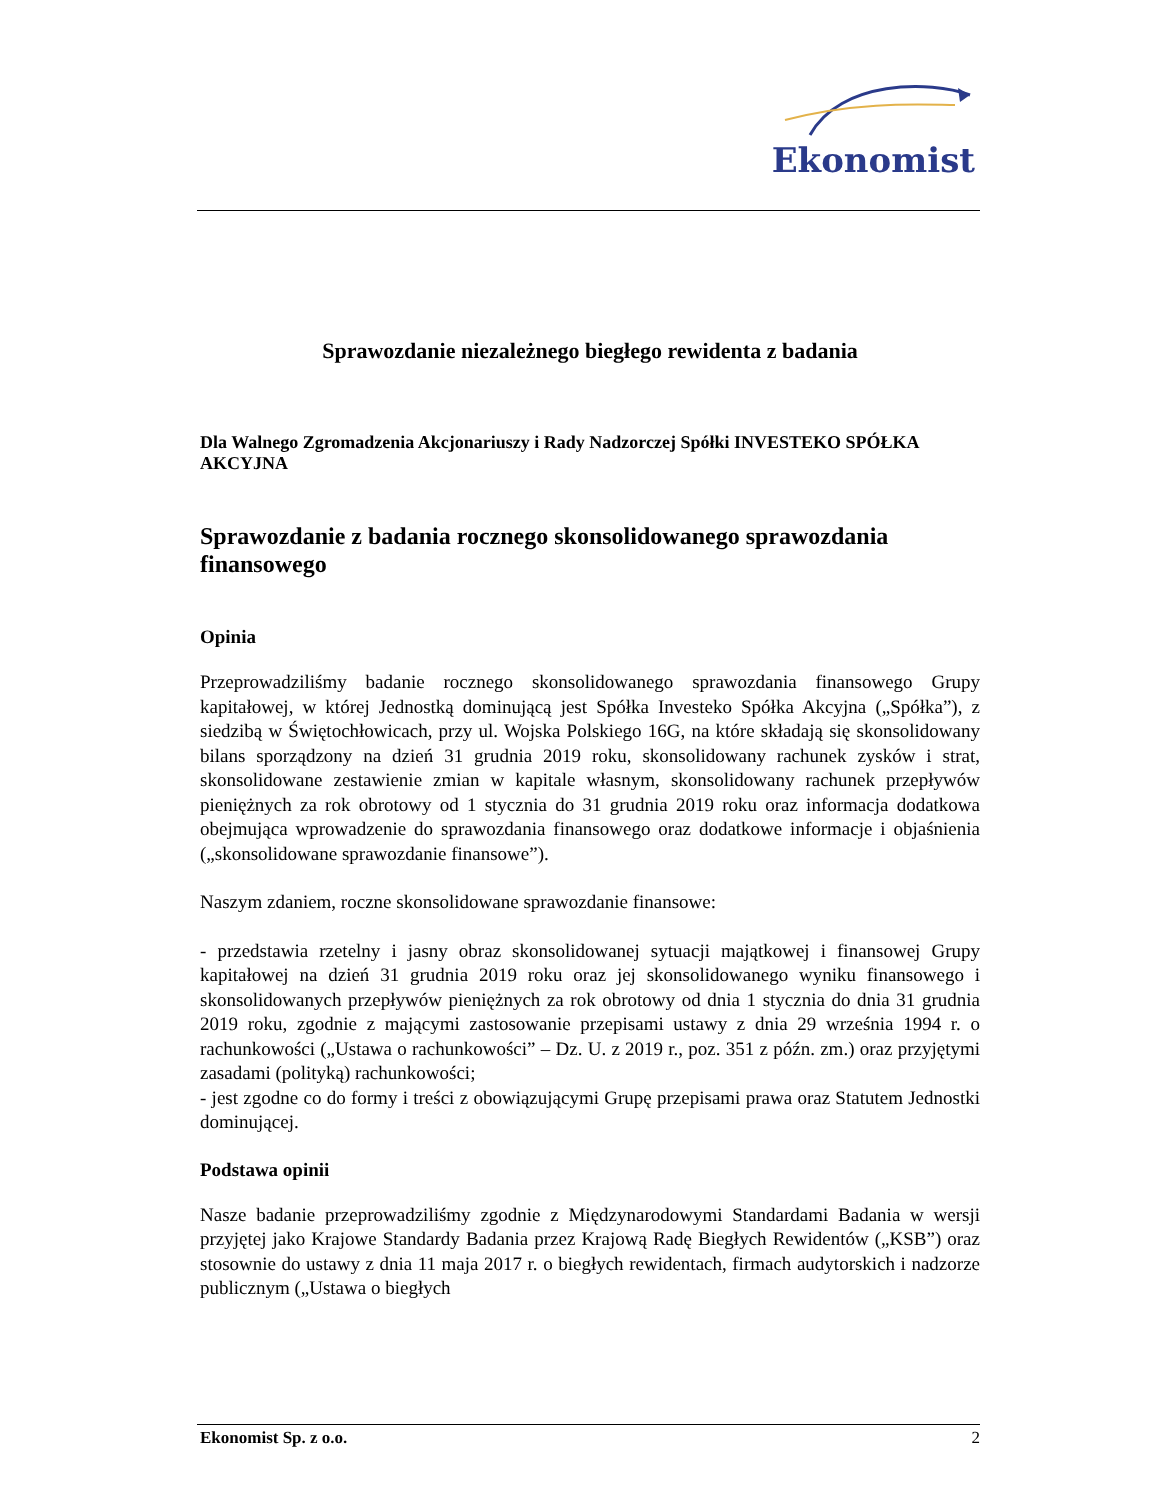Ekonomist
Sprawozdanie niezależnego biegłego rewidenta z badania
Dla Walnego Zgromadzenia Akcjonariuszy i Rady Nadzorczej Spółki INVESTEKO SPÓŁKA AKCYJNA
Sprawozdanie z badania rocznego skonsolidowanego sprawozdania finansowego
Opinia
Przeprowadziliśmy badanie rocznego skonsolidowanego sprawozdania finansowego Grupy kapitałowej, w której Jednostką dominującą jest Spółka Investeko Spółka Akcyjna („Spółka”), z siedzibą w Świętochłowicach, przy ul. Wojska Polskiego 16G, na które składają się skonsolidowany bilans sporządzony na dzień 31 grudnia 2019 roku, skonsolidowany rachunek zysków i strat, skonsolidowane zestawienie zmian w kapitale własnym, skonsolidowany rachunek przepływów pieniężnych za rok obrotowy od 1 stycznia do 31 grudnia 2019 roku oraz informacja dodatkowa obejmująca wprowadzenie do sprawozdania finansowego oraz dodatkowe informacje i objaśnienia („skonsolidowane sprawozdanie finansowe”).
Naszym zdaniem, roczne skonsolidowane sprawozdanie finansowe:
- przedstawia rzetelny i jasny obraz skonsolidowanej sytuacji majątkowej i finansowej Grupy kapitałowej na dzień 31 grudnia 2019 roku oraz jej skonsolidowanego wyniku finansowego i skonsolidowanych przepływów pieniężnych za rok obrotowy od dnia 1 stycznia do dnia 31 grudnia 2019 roku, zgodnie z mającymi zastosowanie przepisami ustawy z dnia 29 września 1994 r. o rachunkowości („Ustawa o rachunkowości” – Dz. U. z 2019 r., poz. 351 z późn. zm.) oraz przyjętymi zasadami (polityką) rachunkowości;
- jest zgodne co do formy i treści z obowiązującymi Grupę przepisami prawa oraz Statutem Jednostki dominującej.
Podstawa opinii
Nasze badanie przeprowadziliśmy zgodnie z Międzynarodowymi Standardami Badania w wersji przyjętej jako Krajowe Standardy Badania przez Krajową Radę Biegłych Rewidentów („KSB”) oraz stosownie do ustawy z dnia 11 maja 2017 r. o biegłych rewidentach, firmach audytorskich i nadzorze publicznym („Ustawa o biegłych
Ekonomist Sp. z o.o. 2